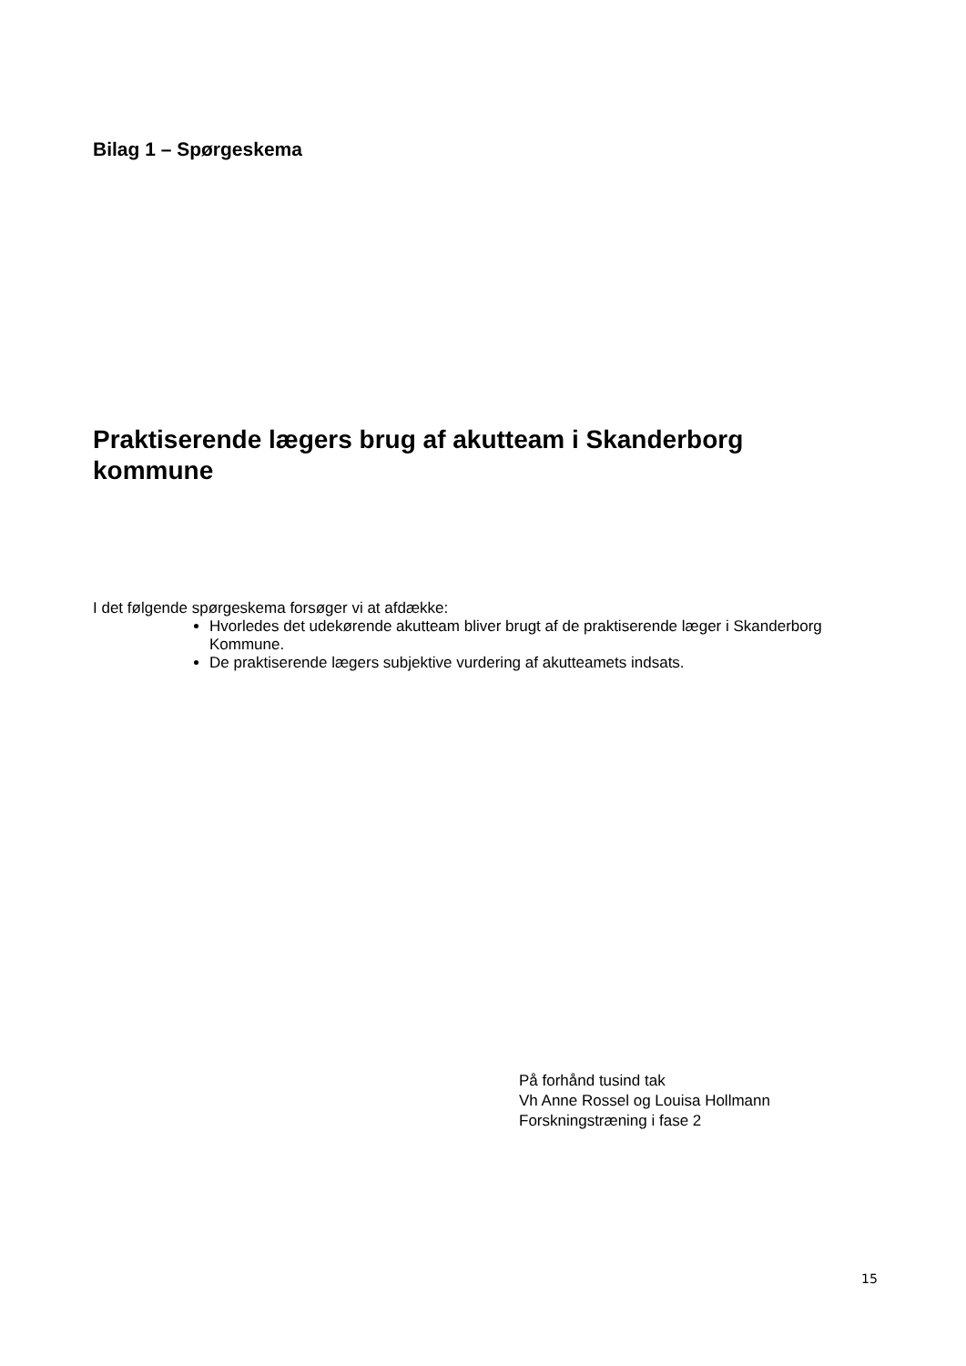Bilag 1 – Spørgeskema
Praktiserende lægers brug af akutteam i Skanderborg kommune
I det følgende spørgeskema forsøger vi at afdække:
Hvorledes det udekørende akutteam bliver brugt af de praktiserende læger i Skanderborg Kommune.
De praktiserende lægers subjektive vurdering af akutteamets indsats.
På forhånd tusind tak
Vh Anne Rossel og Louisa Hollmann
Forskningstræning i fase 2
15